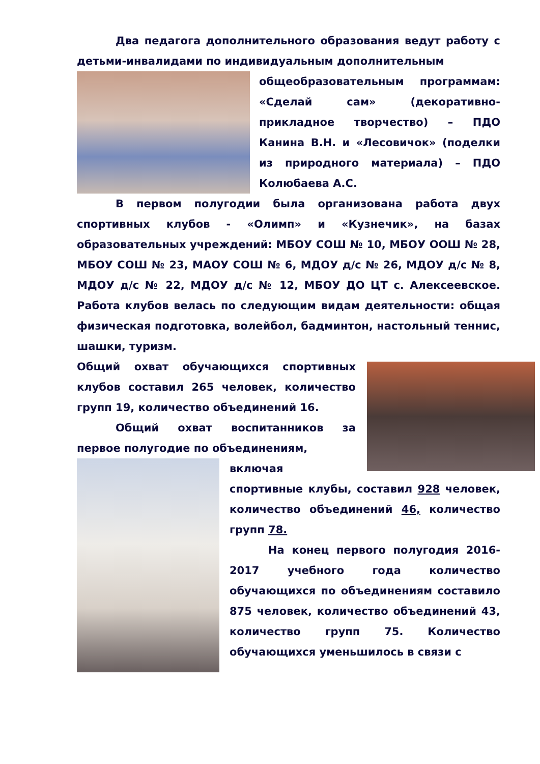Два педагога дополнительного образования ведут работу с детьми-инвалидами по индивидуальным дополнительным
общеобразовательным программам: «Сделай сам» (декоративно-прикладное творчество) – ПДО Канина В.Н. и «Лесовичок» (поделки из природного материала) – ПДО Колюбаева А.С.
В первом полугодии была организована работа двух спортивных клубов - «Олимп» и «Кузнечик», на базах образовательных учреждений: МБОУ СОШ № 10, МБОУ ООШ № 28, МБОУ СОШ № 23, МАОУ СОШ № 6, МДОУ д/с № 26, МДОУ д/с № 8, МДОУ д/с № 22, МДОУ д/с № 12, МБОУ ДО ЦТ с. Алексеевское. Работа клубов велась по следующим видам деятельности: общая физическая подготовка, волейбол, бадминтон, настольный теннис, шашки, туризм.
Общий охват обучающихся спортивных клубов составил 265 человек, количество групп 19, количество объединений 16.
Общий охват воспитанников за первое полугодие по объединениям,
включая спортивные клубы, составил 928 человек, количество объединений 46, количество групп 78.
На конец первого полугодия 2016-2017 учебного года количество обучающихся по объединениям составило 875 человек, количество объединений 43, количество групп 75. Количество обучающихся уменьшилось в связи с